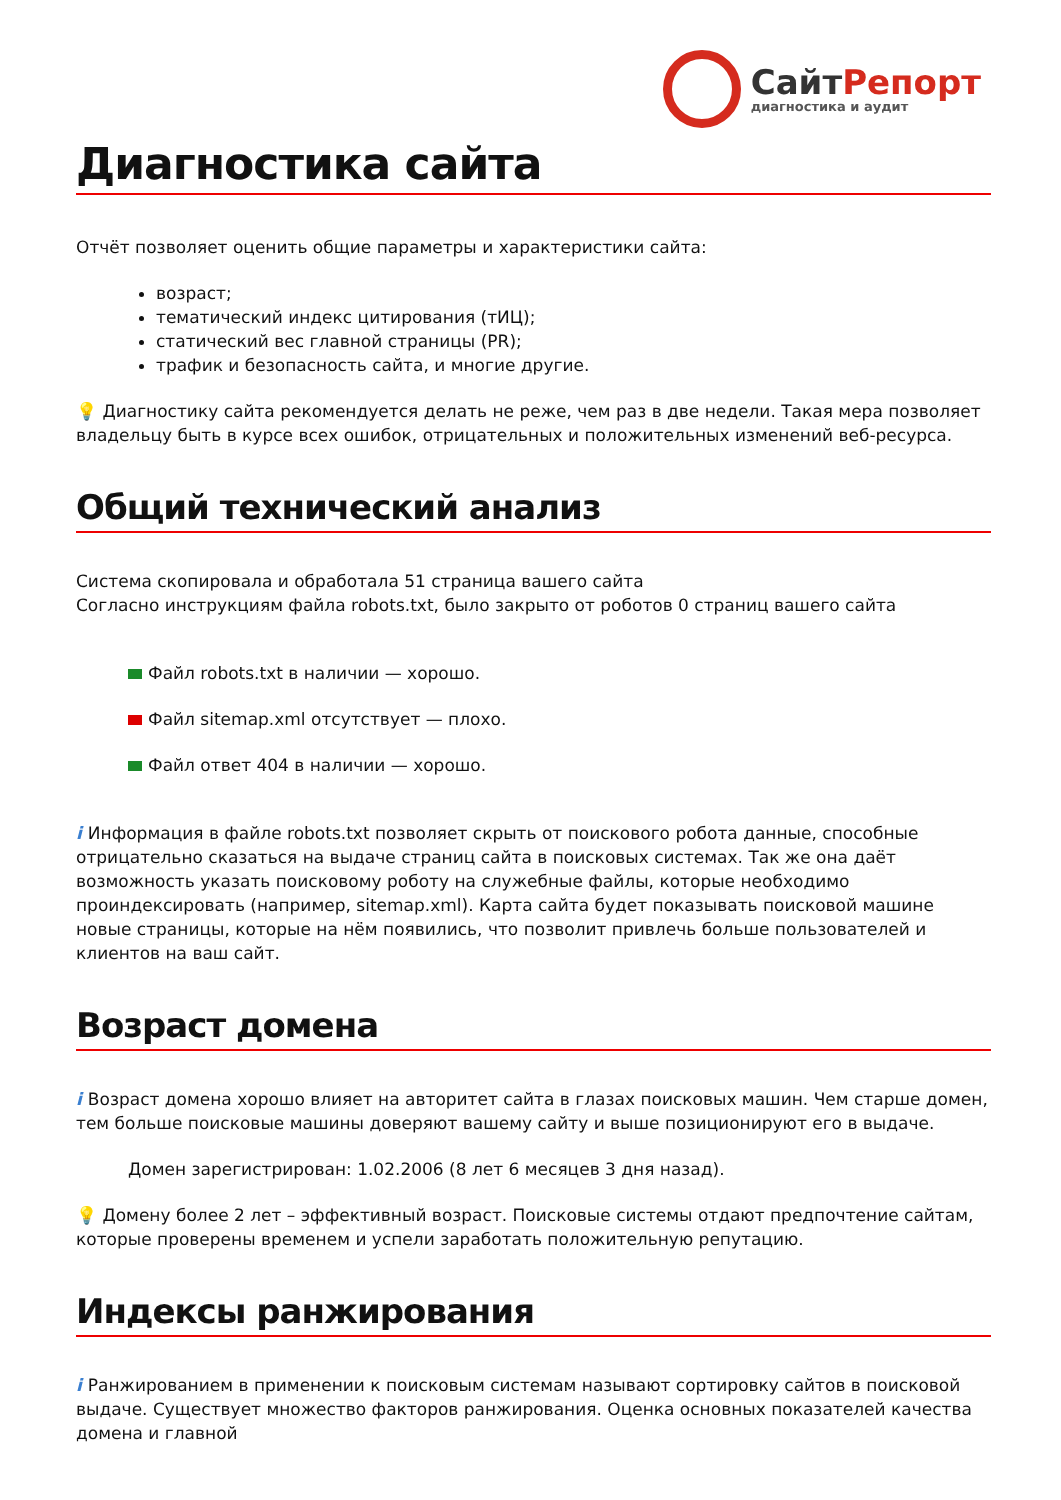СайтРепорт
диагностика и аудит
Диагностика сайта
Отчёт позволяет оценить общие параметры и характеристики сайта:
возраст;
тематический индекс цитирования (тИЦ);
статический вес главной страницы (PR);
трафик и безопасность сайта, и многие другие.
💡 Диагностику сайта рекомендуется делать не реже, чем раз в две недели. Такая мера позволяет владельцу быть в курсе всех ошибок, отрицательных и положительных изменений веб-ресурса.
Общий технический анализ
Система скопировала и обработала 51 страница вашего сайта
Согласно инструкциям файла robots.txt, было закрыто от роботов 0 страниц вашего сайта
Файл robots.txt в наличии — хорошо.
Файл sitemap.xml отсутствует — плохо.
Файл ответ 404 в наличии — хорошо.
i Информация в файле robots.txt позволяет скрыть от поискового робота данные, способные отрицательно сказаться на выдаче страниц сайта в поисковых системах. Так же она даёт возможность указать поисковому роботу на служебные файлы, которые необходимо проиндексировать (например, sitemap.xml). Карта сайта будет показывать поисковой машине новые страницы, которые на нём появились, что позволит привлечь больше пользователей и клиентов на ваш сайт.
Возраст домена
i Возраст домена хорошо влияет на авторитет сайта в глазах поисковых машин. Чем старше домен, тем больше поисковые машины доверяют вашему сайту и выше позиционируют его в выдаче.
Домен зарегистрирован: 1.02.2006 (8 лет 6 месяцев 3 дня назад).
💡 Домену более 2 лет – эффективный возраст. Поисковые системы отдают предпочтение сайтам, которые проверены временем и успели заработать положительную репутацию.
Индексы ранжирования
i Ранжированием в применении к поисковым системам называют сортировку сайтов в поисковой выдаче. Существует множество факторов ранжирования. Оценка основных показателей качества домена и главной